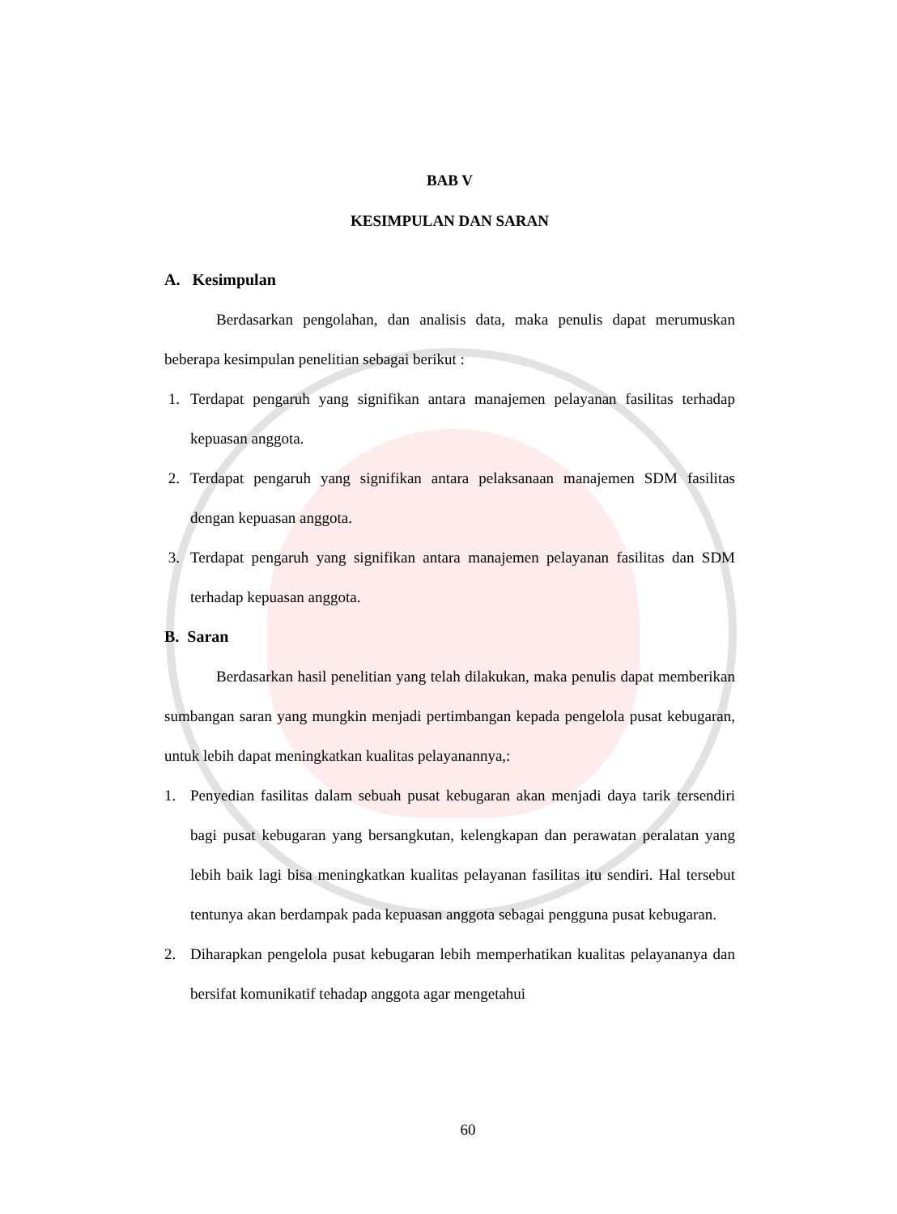BAB V
KESIMPULAN DAN SARAN
A. Kesimpulan
Berdasarkan pengolahan, dan analisis data, maka penulis dapat merumuskan beberapa kesimpulan penelitian sebagai berikut :
1. Terdapat pengaruh yang signifikan antara manajemen pelayanan fasilitas terhadap kepuasan anggota.
2. Terdapat pengaruh yang signifikan antara pelaksanaan manajemen SDM fasilitas dengan kepuasan anggota.
3. Terdapat pengaruh yang signifikan antara manajemen pelayanan fasilitas dan SDM terhadap kepuasan anggota.
B. Saran
Berdasarkan hasil penelitian yang telah dilakukan, maka penulis dapat memberikan sumbangan saran yang mungkin menjadi pertimbangan kepada pengelola pusat kebugaran, untuk lebih dapat meningkatkan kualitas pelayanannya,:
1. Penyedian fasilitas dalam sebuah pusat kebugaran akan menjadi daya tarik tersendiri bagi pusat kebugaran yang bersangkutan, kelengkapan dan perawatan peralatan yang lebih baik lagi bisa meningkatkan kualitas pelayanan fasilitas itu sendiri. Hal tersebut tentunya akan berdampak pada kepuasan anggota sebagai pengguna pusat kebugaran.
2. Diharapkan pengelola pusat kebugaran lebih memperhatikan kualitas pelayananya dan bersifat komunikatif tehadap anggota agar mengetahui
60